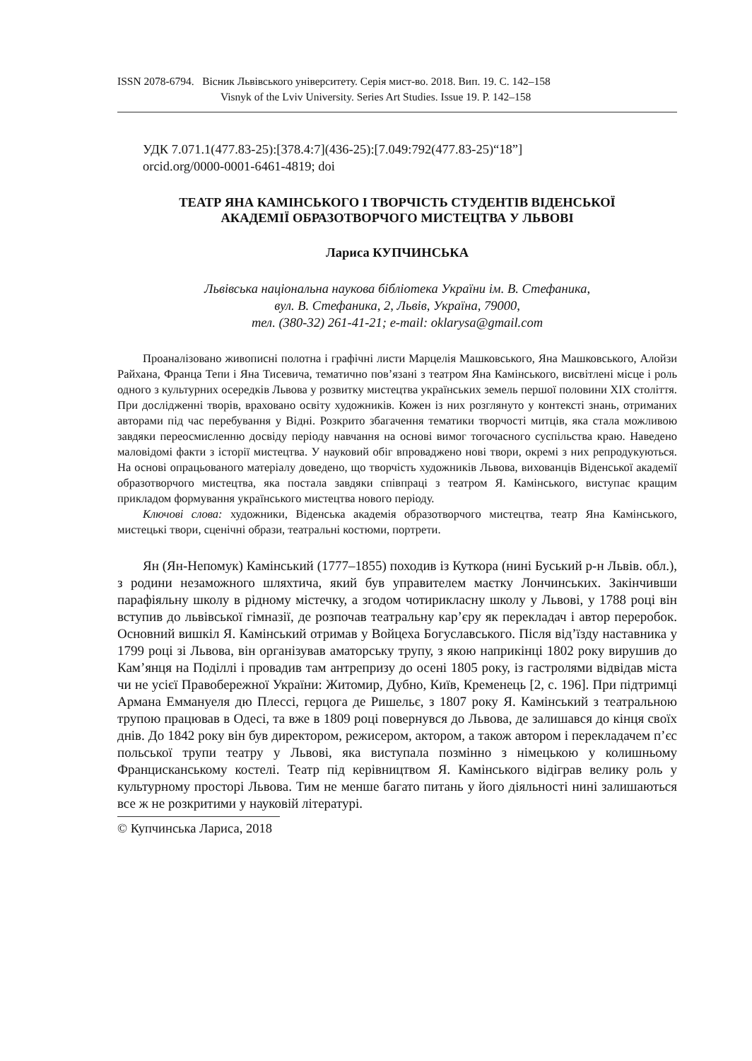ISSN 2078-6794. Вісник Львівського університету. Серія мист-во. 2018. Вип. 19. С. 142–158
Visnyk of the Lviv University. Series Art Studies. Issue 19. P. 142–158
УДК 7.071.1(477.83-25):[378.4:7](436-25):[7.049:792(477.83-25)“18”]
orcid.org/0000-0001-6461-4819; doi
ТЕАТР ЯНА КАМІНСЬКОГО І ТВОРЧІСТЬ СТУДЕНТІВ ВІДЕНСЬКОЇ
АКАДЕМІЇ ОБРАЗОТВОРЧОГО МИСТЕЦТВА У ЛЬВОВІ
Лариса КУПЧИНСЬКА
Львівська національна наукова бібліотека України ім. В. Стефаника,
вул. В. Стефаника, 2, Львів, Україна, 79000,
тел. (380-32) 261-41-21; e-mail: oklarysa@gmail.com
Проаналізовано живописні полотна і графічні листи Марцелія Машковського, Яна Машковського, Алойзи Райхана, Франца Тепи і Яна Тисевича, тематично пов’язані з театром Яна Камінського, висвітлені місце і роль одного з культурних осередків Львова у розвитку мистецтва українських земель першої половини XIX століття. При дослідженні творів, враховано освіту художників. Кожен із них розглянуто у контексті знань, отриманих авторами під час перебування у Відні. Розкрито збагачення тематики творчості митців, яка стала можливою завдяки переосмисленню досвіду періоду навчання на основі вимог тогочасного суспільства краю. Наведено маловідомі факти з історії мистецтва. У науковий обіг впроваджено нові твори, окремі з них репродукуються. На основі опрацьованого матеріалу доведено, що творчість художників Львова, вихованців Віденської академії образотворчого мистецтва, яка постала завдяки співпраці з театром Я. Камінського, виступає кращим прикладом формування українського мистецтва нового періоду.
Ключові слова: художники, Віденська академія образотворчого мистецтва, театр Яна Камінського, мистецькі твори, сценічні образи, театральні костюми, портрети.
Ян (Ян-Непомук) Камінський (1777–1855) походив із Куткора (нині Буський р-н Львів. обл.), з родини незаможного шляхтича, який був управителем маєтку Лончинських. Закінчивши парафіяльну школу в рідному містечку, а згодом чотирикласну школу у Львові, у 1788 році він вступив до львівської гімназії, де розпочав театральну кар’єру як перекладач і автор переробок. Основний вишкіл Я. Камінський отримав у Войцеха Богуславського. Після від’їзду наставника у 1799 році зі Львова, він організував аматорську трупу, з якою наприкінці 1802 року вирушив до Кам’янця на Поділлі і провадив там антрепризу до осені 1805 року, із гастролями відвідав міста чи не усієї Правобережної України: Житомир, Дубно, Київ, Кременець [2, с. 196]. При підтримці Армана Еммануеля дю Плессі, герцога де Ришельє, з 1807 року Я. Камінський з театральною трупою працював в Одесі, та вже в 1809 році повернувся до Львова, де залишався до кінця своїх днів. До 1842 року він був директором, режисером, актором, а також автором і перекладачем п’єс польської трупи театру у Львові, яка виступала позмінно з німецькою у колишньому Францисканському костелі. Театр під керівництвом Я. Камінського відіграв велику роль у культурному просторі Львова. Тим не менше багато питань у його діяльності нині залишаються все ж не розкритими у науковій літературі.
© Купчинська Лариса, 2018